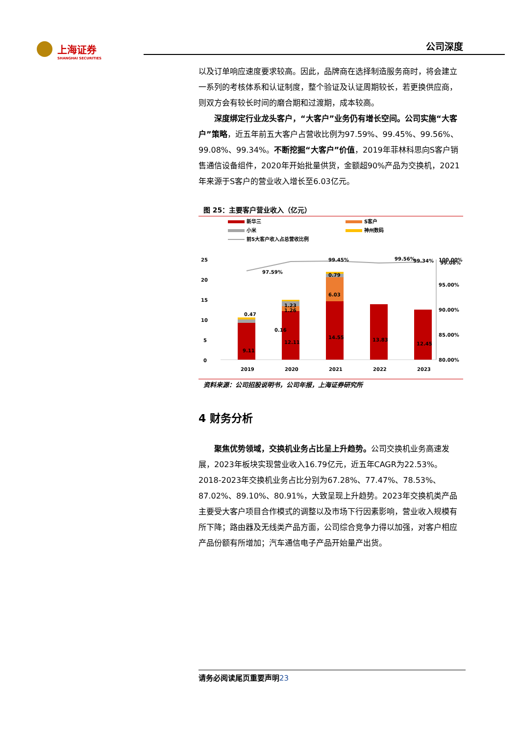上海证券
SHANGHAI SECURITIES
公司深度
以及订单响应速度要求较高。因此，品牌商在选择制造服务商时，将会建立一系列的考核体系和认证制度，整个验证及认证周期较长，若更换供应商，则双方会有较长时间的磨合期和过渡期，成本较高。
  深度绑定行业龙头客户，“大客户”业务仍有增长空间。公司实施“大客户”策略，近五年前五大客户占营收比例为97.59%、99.45%、99.56%、99.08%、99.34%。不断挖掘“大客户”价值，2019年菲林科思向S客户销售通信设备组件，2020年开始批量供货，金额超90%产品为交换机，2021年来源于S客户的营业收入增长至6.03亿元。
图 25：主要客户营业收入（亿元）
新华三
S客户
小米
神州数码
前5大客户收入占总营收比例
25
20
15
10
5
0
100.00%
95.00%
90.00%
85.00%
80.00%
9.11
0.47
0.16
12.11
1.23
1.26
14.55
6.03
0.79
13.83
12.45
97.59%
99.45%
99.56%
99.08%
99.34%
2019
2020
2021
2022
2023
资料来源：公司招股说明书，公司年报，上海证券研究所
4 财务分析
  聚焦优势领域，交换机业务占比呈上升趋势。公司交换机业务高速发展，2023年板块实现营业收入16.79亿元，近五年CAGR为22.53%。2018-2023年交换机业务占比分别为67.28%、77.47%、78.53%、87.02%、89.10%、80.91%，大致呈现上升趋势。2023年交换机类产品主要受大客户项目合作模式的调整以及市场下行因素影响，营业收入规模有所下降；路由器及无线类产品方面，公司综合竞争力得以加强，对客户相应产品份额有所增加；汽车通信电子产品开始量产出货。
请务必阅读尾页重要声明23